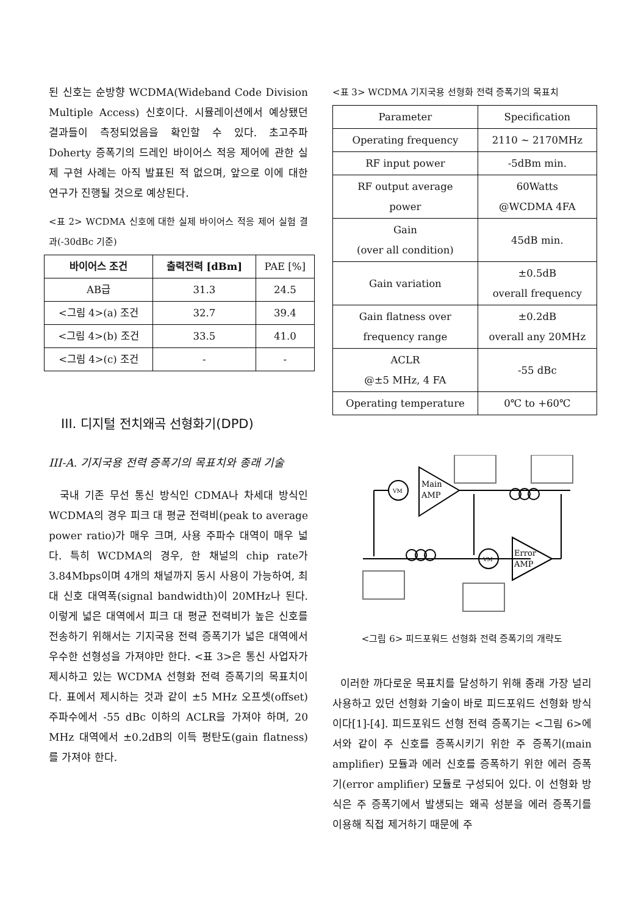된 신호는 순방향 WCDMA(Wideband Code Division Multiple Access) 신호이다. 시뮬레이션에서 예상됐던 결과들이 측정되었음을 확인할 수 있다. 초고주파 Doherty 증폭기의 드레인 바이어스 적응 제어에 관한 실제 구현 사례는 아직 발표된 적 없으며, 앞으로 이에 대한 연구가 진행될 것으로 예상된다.
<표 2> WCDMA 신호에 대한 실제 바이어스 적응 제어 실험 결과(-30dBc 기준)
| 바이어스 조건 | 출력전력 [dBm] | PAE [%] |
| --- | --- | --- |
| AB급 | 31.3 | 24.5 |
| <그림 4>(a) 조건 | 32.7 | 39.4 |
| <그림 4>(b) 조건 | 33.5 | 41.0 |
| <그림 4>(c) 조건 | - | - |
III. 디지털 전치왜곡 선형화기(DPD)
III-A. 기지국용 전력 증폭기의 목표치와 종래 기술
국내 기존 무선 통신 방식인 CDMA나 차세대 방식인 WCDMA의 경우 피크 대 평균 전력비(peak to average power ratio)가 매우 크며, 사용 주파수 대역이 매우 넓다. 특히 WCDMA의 경우, 한 채널의 chip rate가 3.84Mbps이며 4개의 채널까지 동시 사용이 가능하여, 최대 신호 대역폭(signal bandwidth)이 20MHz나 된다. 이렇게 넓은 대역에서 피크 대 평균 전력비가 높은 신호를 전송하기 위해서는 기지국용 전력 증폭기가 넓은 대역에서 우수한 선형성을 가져야만 한다. <표 3>은 통신 사업자가 제시하고 있는 WCDMA 선형화 전력 증폭기의 목표치이다. 표에서 제시하는 것과 같이 ±5 MHz 오프셋(offset) 주파수에서 -55 dBc 이하의 ACLR을 가져야 하며, 20 MHz 대역에서 ±0.2dB의 이득 평탄도(gain flatness)를 가져야 한다.
<표 3> WCDMA 기지국용 선형화 전력 증폭기의 목표치
| Parameter | Specification |
| --- | --- |
| Operating frequency | 2110 ~ 2170MHz |
| RF input power | -5dBm min. |
| RF output average power | 60Watts @WCDMA 4FA |
| Gain (over all condition) | 45dB min. |
| Gain variation | ±0.5dB overall frequency |
| Gain flatness over frequency range | ±0.2dB overall any 20MHz |
| ACLR @±5 MHz, 4 FA | -55 dBc |
| Operating temperature | 0℃ to +60℃ |
VM
VM
Main
AMP
Error
AMP
<그림 6> 피드포워드 선형화 전력 증폭기의 개략도
이러한 까다로운 목표치를 달성하기 위해 종래 가장 널리 사용하고 있던 선형화 기술이 바로 피드포워드 선형화 방식이다[1]-[4]. 피드포워드 선형 전력 증폭기는 <그림 6>에서와 같이 주 신호를 증폭시키기 위한 주 증폭기(main amplifier) 모듈과 에러 신호를 증폭하기 위한 에러 증폭기(error amplifier) 모듈로 구성되어 있다. 이 선형화 방식은 주 증폭기에서 발생되는 왜곡 성분을 에러 증폭기를 이용해 직접 제거하기 때문에 주